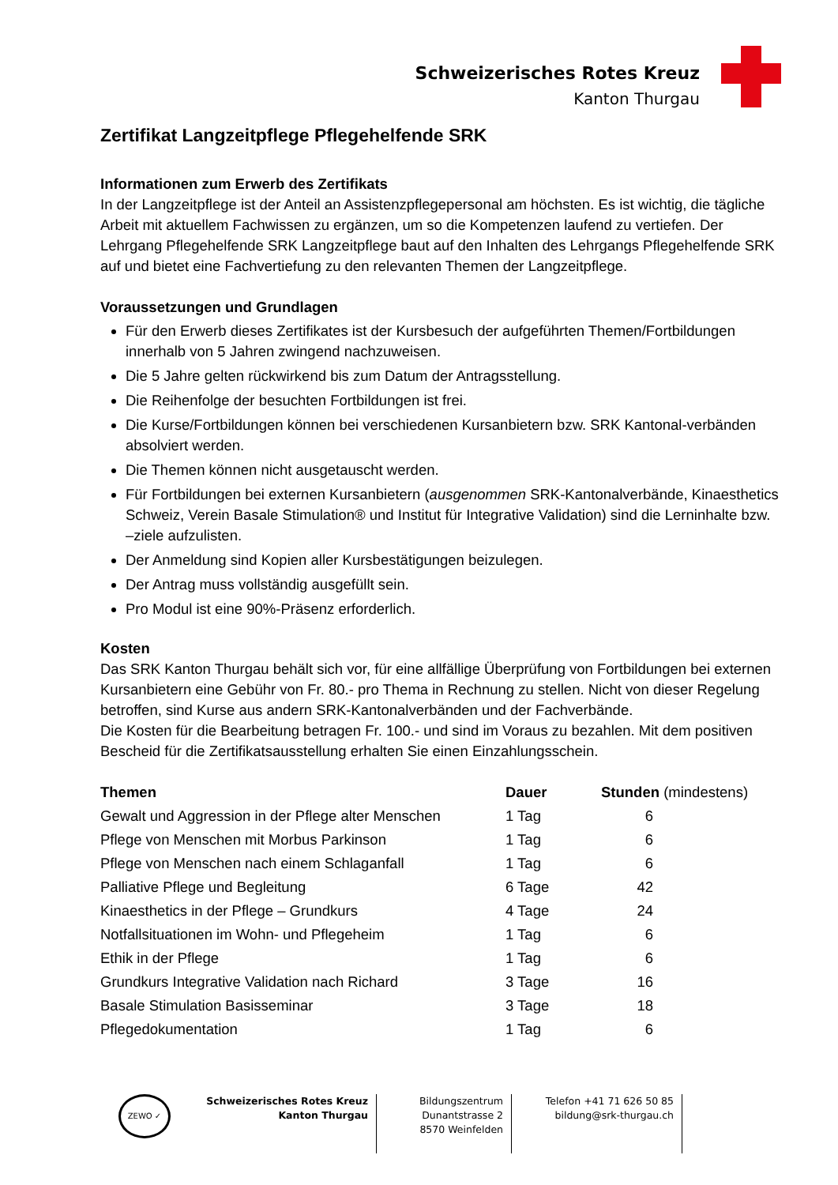Schweizerisches Rotes Kreuz
Kanton Thurgau
Zertifikat Langzeitpflege Pflegehelfende SRK
Informationen zum Erwerb des Zertifikats
In der Langzeitpflege ist der Anteil an Assistenzpflegepersonal am höchsten. Es ist wichtig, die tägliche Arbeit mit aktuellem Fachwissen zu ergänzen, um so die Kompetenzen laufend zu vertiefen. Der Lehrgang Pflegehelfende SRK Langzeitpflege baut auf den Inhalten des Lehrgangs Pflegehelfende SRK auf und bietet eine Fachvertiefung zu den relevanten Themen der Langzeitpflege.
Voraussetzungen und Grundlagen
Für den Erwerb dieses Zertifikates ist der Kursbesuch der aufgeführten Themen/Fortbildungen innerhalb von 5 Jahren zwingend nachzuweisen.
Die 5 Jahre gelten rückwirkend bis zum Datum der Antragsstellung.
Die Reihenfolge der besuchten Fortbildungen ist frei.
Die Kurse/Fortbildungen können bei verschiedenen Kursanbietern bzw. SRK Kantonal-verbänden absolviert werden.
Die Themen können nicht ausgetauscht werden.
Für Fortbildungen bei externen Kursanbietern (ausgenommen SRK-Kantonalverbände, Kinaesthetics Schweiz, Verein Basale Stimulation® und Institut für Integrative Validation) sind die Lerninhalte bzw. –ziele aufzulisten.
Der Anmeldung sind Kopien aller Kursbestätigungen beizulegen.
Der Antrag muss vollständig ausgefüllt sein.
Pro Modul ist eine 90%-Präsenz erforderlich.
Kosten
Das SRK Kanton Thurgau behält sich vor, für eine allfällige Überprüfung von Fortbildungen bei externen Kursanbietern eine Gebühr von Fr. 80.- pro Thema in Rechnung zu stellen. Nicht von dieser Regelung betroffen, sind Kurse aus andern SRK-Kantonalverbänden und der Fachverbände.
Die Kosten für die Bearbeitung betragen Fr. 100.- und sind im Voraus zu bezahlen. Mit dem positiven Bescheid für die Zertifikatsausstellung erhalten Sie einen Einzahlungsschein.
| Themen | Dauer | Stunden (mindestens) |
| --- | --- | --- |
| Gewalt und Aggression in der Pflege alter Menschen | 1 Tag | 6 |
| Pflege von Menschen mit Morbus Parkinson | 1 Tag | 6 |
| Pflege von Menschen nach einem Schlaganfall | 1 Tag | 6 |
| Palliative Pflege und Begleitung | 6 Tage | 42 |
| Kinaesthetics in der Pflege – Grundkurs | 4 Tage | 24 |
| Notfallsituationen im Wohn- und Pflegeheim | 1 Tag | 6 |
| Ethik in der Pflege | 1 Tag | 6 |
| Grundkurs Integrative Validation nach Richard | 3 Tage | 16 |
| Basale Stimulation Basisseminar | 3 Tage | 18 |
| Pflegedokumentation | 1 Tag | 6 |
ZEWO ✓
Schweizerisches Rotes Kreuz
Kanton Thurgau
Bildungszentrum
Dunantstrasse 2
8570 Weinfelden
Telefon +41 71 626 50 85
bildung@srk-thurgau.ch